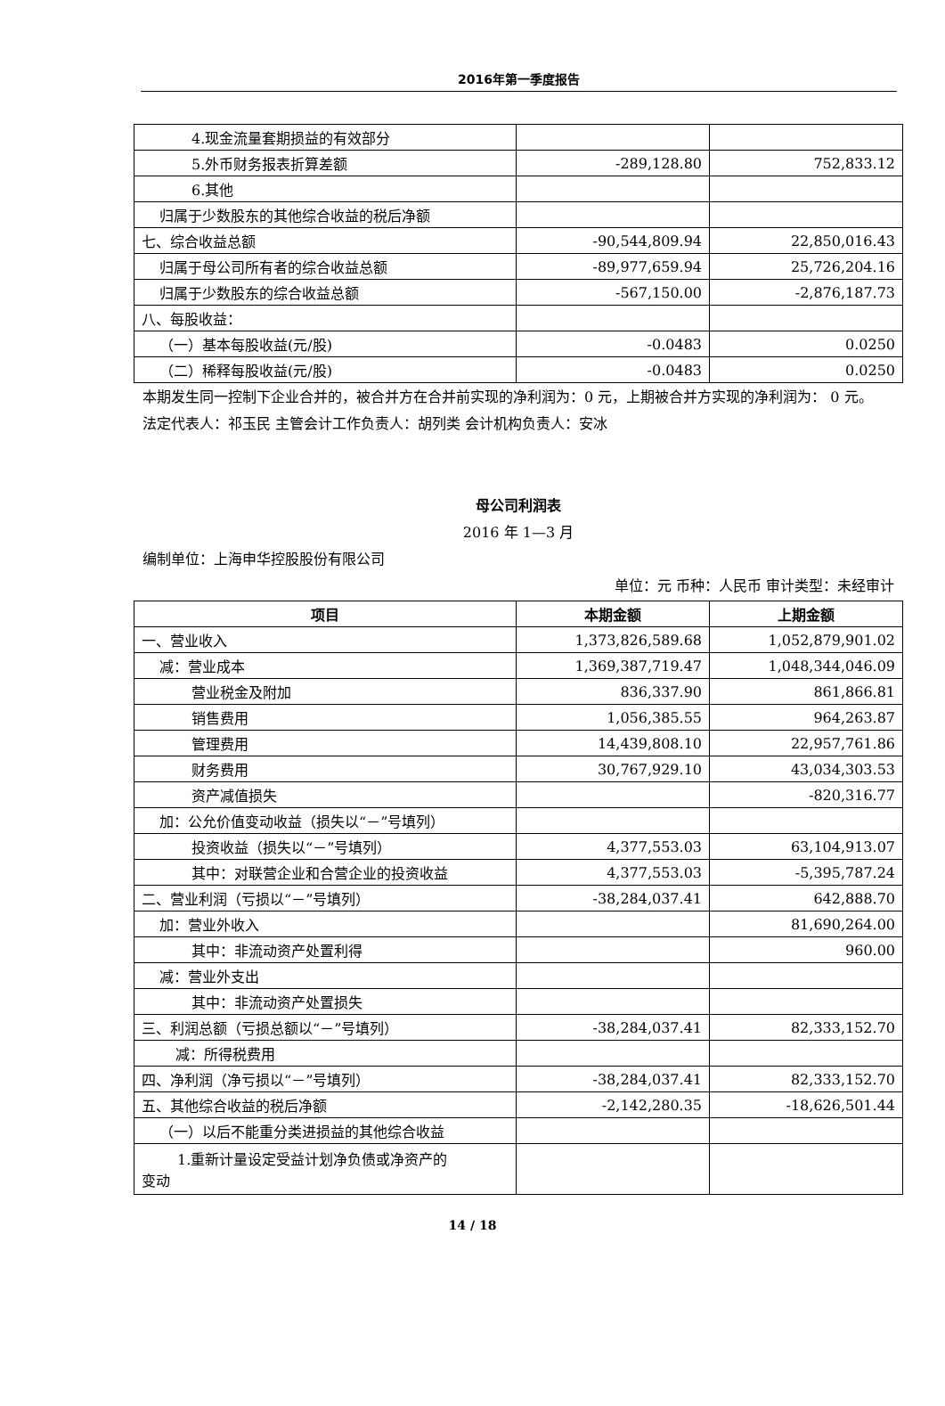2016年第一季度报告
| 4.现金流量套期损益的有效部分 | | |
| 5.外币财务报表折算差额 | -289,128.80 | 752,833.12 |
| 6.其他 | | |
| 归属于少数股东的其他综合收益的税后净额 | | |
| 七、综合收益总额 | -90,544,809.94 | 22,850,016.43 |
| 归属于母公司所有者的综合收益总额 | -89,977,659.94 | 25,726,204.16 |
| 归属于少数股东的综合收益总额 | -567,150.00 | -2,876,187.73 |
| 八、每股收益： | | |
| （一）基本每股收益(元/股) | -0.0483 | 0.0250 |
| （二）稀释每股收益(元/股) | -0.0483 | 0.0250 |
本期发生同一控制下企业合并的，被合并方在合并前实现的净利润为：0 元，上期被合并方实现的净利润为： 0 元。
法定代表人：祁玉民 主管会计工作负责人：胡列类 会计机构负责人：安冰
母公司利润表
2016 年 1—3 月
编制单位：上海申华控股股份有限公司
单位：元 币种：人民币 审计类型：未经审计
| 项目 | 本期金额 | 上期金额 |
| --- | --- | --- |
| 一、营业收入 | 1,373,826,589.68 | 1,052,879,901.02 |
| 减：营业成本 | 1,369,387,719.47 | 1,048,344,046.09 |
| 营业税金及附加 | 836,337.90 | 861,866.81 |
| 销售费用 | 1,056,385.55 | 964,263.87 |
| 管理费用 | 14,439,808.10 | 22,957,761.86 |
| 财务费用 | 30,767,929.10 | 43,034,303.53 |
| 资产减值损失 | | -820,316.77 |
| 加：公允价值变动收益（损失以“－”号填列） | | |
| 投资收益（损失以“－”号填列） | 4,377,553.03 | 63,104,913.07 |
| 其中：对联营企业和合营企业的投资收益 | 4,377,553.03 | -5,395,787.24 |
| 二、营业利润（亏损以“－”号填列） | -38,284,037.41 | 642,888.70 |
| 加：营业外收入 | | 81,690,264.00 |
| 其中：非流动资产处置利得 | | 960.00 |
| 减：营业外支出 | | |
| 其中：非流动资产处置损失 | | |
| 三、利润总额（亏损总额以“－”号填列） | -38,284,037.41 | 82,333,152.70 |
| 减：所得税费用 | | |
| 四、净利润（净亏损以“－”号填列） | -38,284,037.41 | 82,333,152.70 |
| 五、其他综合收益的税后净额 | -2,142,280.35 | -18,626,501.44 |
| （一）以后不能重分类进损益的其他综合收益 | | |
| 1.重新计量设定受益计划净负债或净资产的 变动 | | |
14 / 18